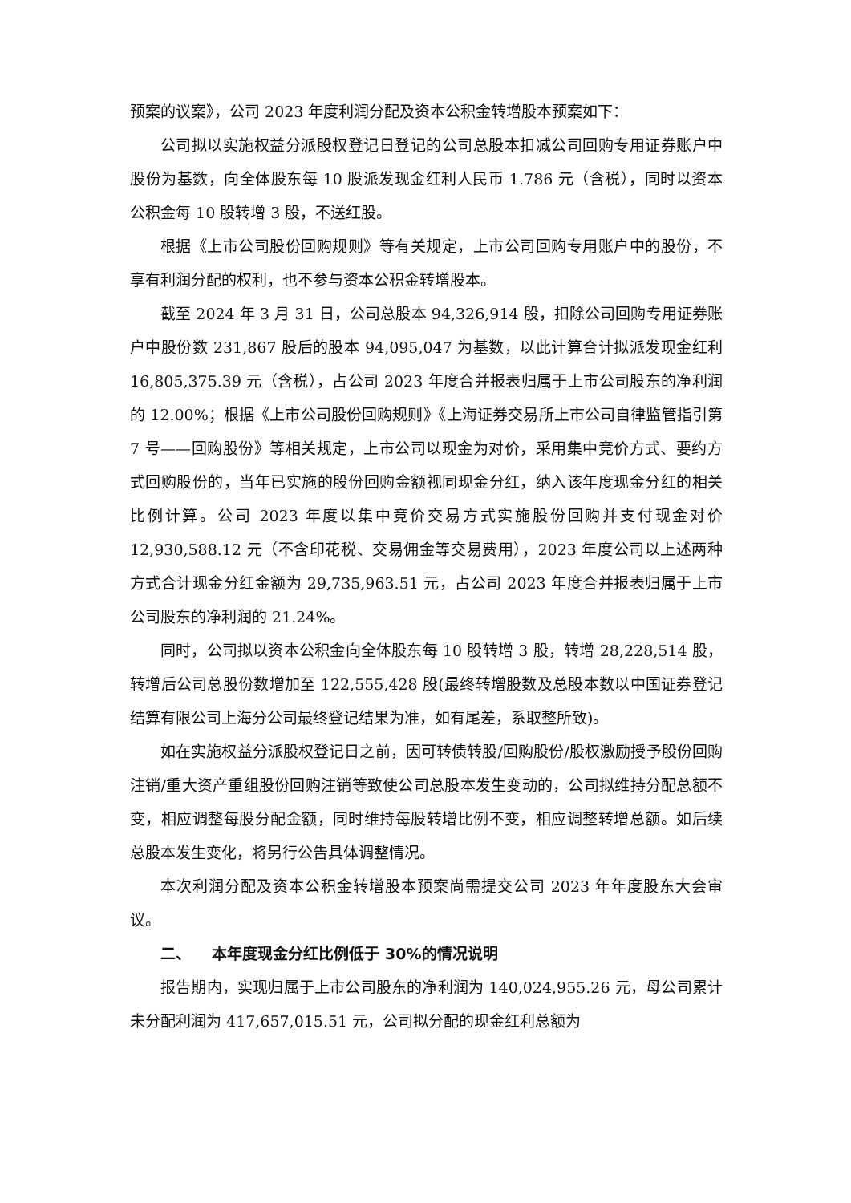预案的议案》，公司 2023 年度利润分配及资本公积金转增股本预案如下：
公司拟以实施权益分派股权登记日登记的公司总股本扣减公司回购专用证券账户中股份为基数，向全体股东每 10 股派发现金红利人民币 1.786 元（含税），同时以资本公积金每 10 股转增 3 股，不送红股。
根据《上市公司股份回购规则》等有关规定，上市公司回购专用账户中的股份，不享有利润分配的权利，也不参与资本公积金转增股本。
截至 2024 年 3 月 31 日，公司总股本 94,326,914 股，扣除公司回购专用证券账户中股份数 231,867 股后的股本 94,095,047 为基数，以此计算合计拟派发现金红利 16,805,375.39 元（含税），占公司 2023 年度合并报表归属于上市公司股东的净利润的 12.00%；根据《上市公司股份回购规则》《上海证券交易所上市公司自律监管指引第 7 号——回购股份》等相关规定，上市公司以现金为对价，采用集中竞价方式、要约方式回购股份的，当年已实施的股份回购金额视同现金分红，纳入该年度现金分红的相关比例计算。公司 2023 年度以集中竞价交易方式实施股份回购并支付现金对价 12,930,588.12 元（不含印花税、交易佣金等交易费用），2023 年度公司以上述两种方式合计现金分红金额为 29,735,963.51 元，占公司 2023 年度合并报表归属于上市公司股东的净利润的 21.24%。
同时，公司拟以资本公积金向全体股东每 10 股转增 3 股，转增 28,228,514 股，转增后公司总股份数增加至 122,555,428 股(最终转增股数及总股本数以中国证券登记结算有限公司上海分公司最终登记结果为准，如有尾差，系取整所致)。
如在实施权益分派股权登记日之前，因可转债转股/回购股份/股权激励授予股份回购注销/重大资产重组股份回购注销等致使公司总股本发生变动的，公司拟维持分配总额不变，相应调整每股分配金额，同时维持每股转增比例不变，相应调整转增总额。如后续总股本发生变化，将另行公告具体调整情况。
本次利润分配及资本公积金转增股本预案尚需提交公司 2023 年年度股东大会审议。
二、 本年度现金分红比例低于 30%的情况说明
报告期内，实现归属于上市公司股东的净利润为 140,024,955.26 元，母公司累计未分配利润为 417,657,015.51 元，公司拟分配的现金红利总额为